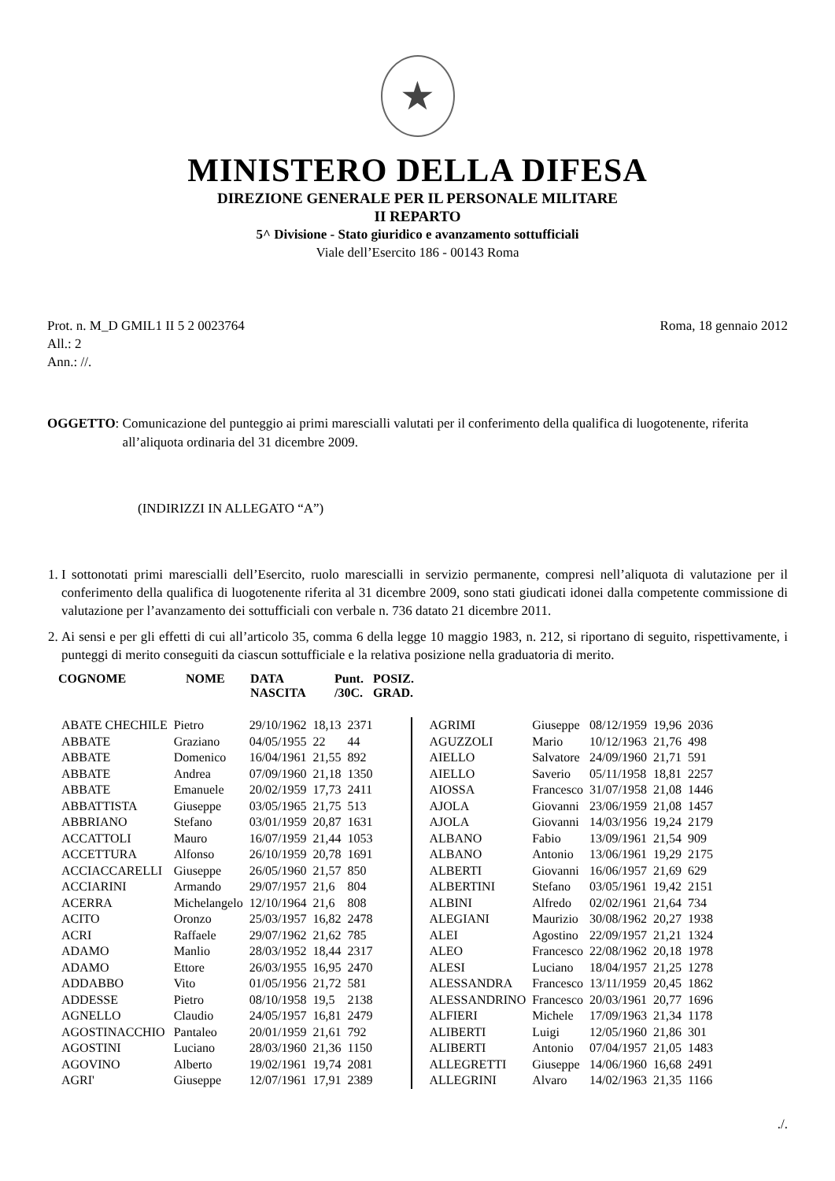★
MINISTERO DELLA DIFESA
DIREZIONE GENERALE PER IL PERSONALE MILITARE
II REPARTO
5^ Divisione - Stato giuridico e avanzamento sottufficiali
Viale dell’Esercito 186 - 00143 Roma
Prot. n. M_D GMIL1 II 5 2 0023764
All.: 2
Ann.: //.
Roma, 18 gennaio 2012
OGGETTO: Comunicazione del punteggio ai primi marescialli valutati per il conferimento della qualifica di luogotenente, riferita all’aliquota ordinaria del 31 dicembre 2009.
(INDIRIZZI IN ALLEGATO “A”)
1. I sottonotati primi marescialli dell’Esercito, ruolo marescialli in servizio permanente, compresi nell’aliquota di valutazione per il conferimento della qualifica di luogotenente riferita al 31 dicembre 2009, sono stati giudicati idonei dalla competente commissione di valutazione per l’avanzamento dei sottufficiali con verbale n. 736 datato 21 dicembre 2011.
2. Ai sensi e per gli effetti di cui all’articolo 35, comma 6 della legge 10 maggio 1983, n. 212, si riportano di seguito, rispettivamente, i punteggi di merito conseguiti da ciascun sottufficiale e la relativa posizione nella graduatoria di merito.
| COGNOME | NOME | DATA NASCITA | Punt. /30C. | POSIZ. GRAD. |
| --- | --- | --- | --- | --- |
| ABATE CHECHILE | Pietro | 29/10/1962 | 18,13 | 2371 |
| ABBATE | Graziano | 04/05/1955 | 22 | 44 |
| ABBATE | Domenico | 16/04/1961 | 21,55 | 892 |
| ABBATE | Andrea | 07/09/1960 | 21,18 | 1350 |
| ABBATE | Emanuele | 20/02/1959 | 17,73 | 2411 |
| ABBATTISTA | Giuseppe | 03/05/1965 | 21,75 | 513 |
| ABBRIANO | Stefano | 03/01/1959 | 20,87 | 1631 |
| ACCATTOLI | Mauro | 16/07/1959 | 21,44 | 1053 |
| ACCETTURA | Alfonso | 26/10/1959 | 20,78 | 1691 |
| ACCIACCARELLI | Giuseppe | 26/05/1960 | 21,57 | 850 |
| ACCIARINI | Armando | 29/07/1957 | 21,6 | 804 |
| ACERRA | Michelangelo | 12/10/1964 | 21,6 | 808 |
| ACITO | Oronzo | 25/03/1957 | 16,82 | 2478 |
| ACRI | Raffaele | 29/07/1962 | 21,62 | 785 |
| ADAMO | Manlio | 28/03/1952 | 18,44 | 2317 |
| ADAMO | Ettore | 26/03/1955 | 16,95 | 2470 |
| ADDABBO | Vito | 01/05/1956 | 21,72 | 581 |
| ADDESSE | Pietro | 08/10/1958 | 19,5 | 2138 |
| AGNELLO | Claudio | 24/05/1957 | 16,81 | 2479 |
| AGOSTINACCHIO | Pantaleo | 20/01/1959 | 21,61 | 792 |
| AGOSTINI | Luciano | 28/03/1960 | 21,36 | 1150 |
| AGOVINO | Alberto | 19/02/1961 | 19,74 | 2081 |
| AGRI' | Giuseppe | 12/07/1961 | 17,91 | 2389 |
| AGRIMI | Giuseppe | 08/12/1959 | 19,96 | 2036 |
| AGUZZOLI | Mario | 10/12/1963 | 21,76 | 498 |
| AIELLO | Salvatore | 24/09/1960 | 21,71 | 591 |
| AIELLO | Saverio | 05/11/1958 | 18,81 | 2257 |
| AIOSSA | Francesco | 31/07/1958 | 21,08 | 1446 |
| AJOLA | Giovanni | 23/06/1959 | 21,08 | 1457 |
| AJOLA | Giovanni | 14/03/1956 | 19,24 | 2179 |
| ALBANO | Fabio | 13/09/1961 | 21,54 | 909 |
| ALBANO | Antonio | 13/06/1961 | 19,29 | 2175 |
| ALBERTI | Giovanni | 16/06/1957 | 21,69 | 629 |
| ALBERTINI | Stefano | 03/05/1961 | 19,42 | 2151 |
| ALBINI | Alfredo | 02/02/1961 | 21,64 | 734 |
| ALEGIANI | Maurizio | 30/08/1962 | 20,27 | 1938 |
| ALEI | Agostino | 22/09/1957 | 21,21 | 1324 |
| ALEO | Francesco | 22/08/1962 | 20,18 | 1978 |
| ALESI | Luciano | 18/04/1957 | 21,25 | 1278 |
| ALESSANDRA | Francesco | 13/11/1959 | 20,45 | 1862 |
| ALESSANDRINO | Francesco | 20/03/1961 | 20,77 | 1696 |
| ALFIERI | Michele | 17/09/1963 | 21,34 | 1178 |
| ALIBERTI | Luigi | 12/05/1960 | 21,86 | 301 |
| ALIBERTI | Antonio | 07/04/1957 | 21,05 | 1483 |
| ALLEGRETTI | Giuseppe | 14/06/1960 | 16,68 | 2491 |
| ALLEGRINI | Alvaro | 14/02/1963 | 21,35 | 1166 |
./.